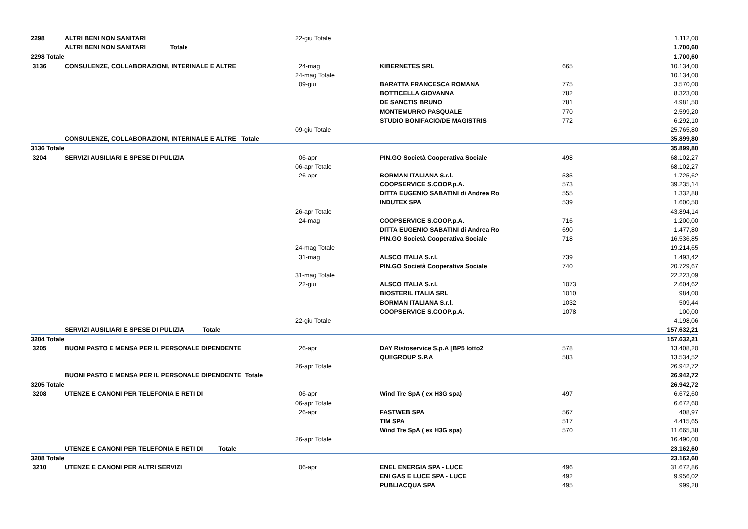| 2298 | ALTRI BENI NON SANITARI | 22-giu Totale | | | 1.112,00 |
| | ALTRI BENI NON SANITARI Totale | | | | 1.700,60 |
| 2298 Totale | | | | | 1.700,60 |
| 3136 | CONSULENZE, COLLABORAZIONI, INTERINALE E ALTRE | 24-mag | KIBERNETES SRL | 665 | 10.134,00 |
| | | 24-mag Totale | | | 10.134,00 |
| | | 09-giu | BARATTA FRANCESCA ROMANA | 775 | 3.570,00 |
| | | | BOTTICELLA GIOVANNA | 782 | 8.323,00 |
| | | | DE SANCTIS BRUNO | 781 | 4.981,50 |
| | | | MONTEMURRO PASQUALE | 770 | 2.599,20 |
| | | | STUDIO BONIFACIO/DE MAGISTRIS | 772 | 6.292,10 |
| | | 09-giu Totale | | | 25.765,80 |
| | CONSULENZE, COLLABORAZIONI, INTERINALE E ALTRE Totale | | | | 35.899,80 |
| 3136 Totale | | | | | 35.899,80 |
| 3204 | SERVIZI AUSILIARI E SPESE DI PULIZIA | 06-apr | PIN.GO Società Cooperativa Sociale | 498 | 68.102,27 |
| | | 06-apr Totale | | | 68.102,27 |
| | | 26-apr | BORMAN ITALIANA S.r.l. | 535 | 1.725,62 |
| | | | COOPSERVICE S.COOP.p.A. | 573 | 39.235,14 |
| | | | DITTA EUGENIO SABATINI di Andrea Ro | 555 | 1.332,88 |
| | | | INDUTEX SPA | 539 | 1.600,50 |
| | | 26-apr Totale | | | 43.894,14 |
| | | 24-mag | COOPSERVICE S.COOP.p.A. | 716 | 1.200,00 |
| | | | DITTA EUGENIO SABATINI di Andrea Ro | 690 | 1.477,80 |
| | | | PIN.GO Società Cooperativa Sociale | 718 | 16.536,85 |
| | | 24-mag Totale | | | 19.214,65 |
| | | 31-mag | ALSCO ITALIA S.r.l. | 739 | 1.493,42 |
| | | | PIN.GO Società Cooperativa Sociale | 740 | 20.729,67 |
| | | 31-mag Totale | | | 22.223,09 |
| | | 22-giu | ALSCO ITALIA S.r.l. | 1073 | 2.604,62 |
| | | | BIOSTERIL ITALIA SRL | 1010 | 984,00 |
| | | | BORMAN ITALIANA S.r.l. | 1032 | 509,44 |
| | | | COOPSERVICE S.COOP.p.A. | 1078 | 100,00 |
| | | 22-giu Totale | | | 4.198,06 |
| | SERVIZI AUSILIARI E SPESE DI PULIZIA Totale | | | | 157.632,21 |
| 3204 Totale | | | | | 157.632,21 |
| 3205 | BUONI PASTO E MENSA PER IL PERSONALE DIPENDENTE | 26-apr | DAY Ristoservice S.p.A [BP5 lotto2 | 578 | 13.408,20 |
| | | | QUI!GROUP S.P.A | 583 | 13.534,52 |
| | | 26-apr Totale | | | 26.942,72 |
| | BUONI PASTO E MENSA PER IL PERSONALE DIPENDENTE Totale | | | | 26.942,72 |
| 3205 Totale | | | | | 26.942,72 |
| 3208 | UTENZE E CANONI PER TELEFONIA E RETI DI | 06-apr | Wind Tre SpA ( ex H3G spa) | 497 | 6.672,60 |
| | | 06-apr Totale | | | 6.672,60 |
| | | 26-apr | FASTWEB SPA | 567 | 408,97 |
| | | | TIM SPA | 517 | 4.415,65 |
| | | | Wind Tre SpA ( ex H3G spa) | 570 | 11.665,38 |
| | | 26-apr Totale | | | 16.490,00 |
| | UTENZE E CANONI PER TELEFONIA E RETI DI Totale | | | | 23.162,60 |
| 3208 Totale | | | | | 23.162,60 |
| 3210 | UTENZE E CANONI PER ALTRI SERVIZI | 06-apr | ENEL ENERGIA SPA - LUCE | 496 | 31.672,86 |
| | | | ENI GAS E LUCE SPA - LUCE | 492 | 9.956,02 |
| | | | PUBLIACQUA SPA | 495 | 999,28 |